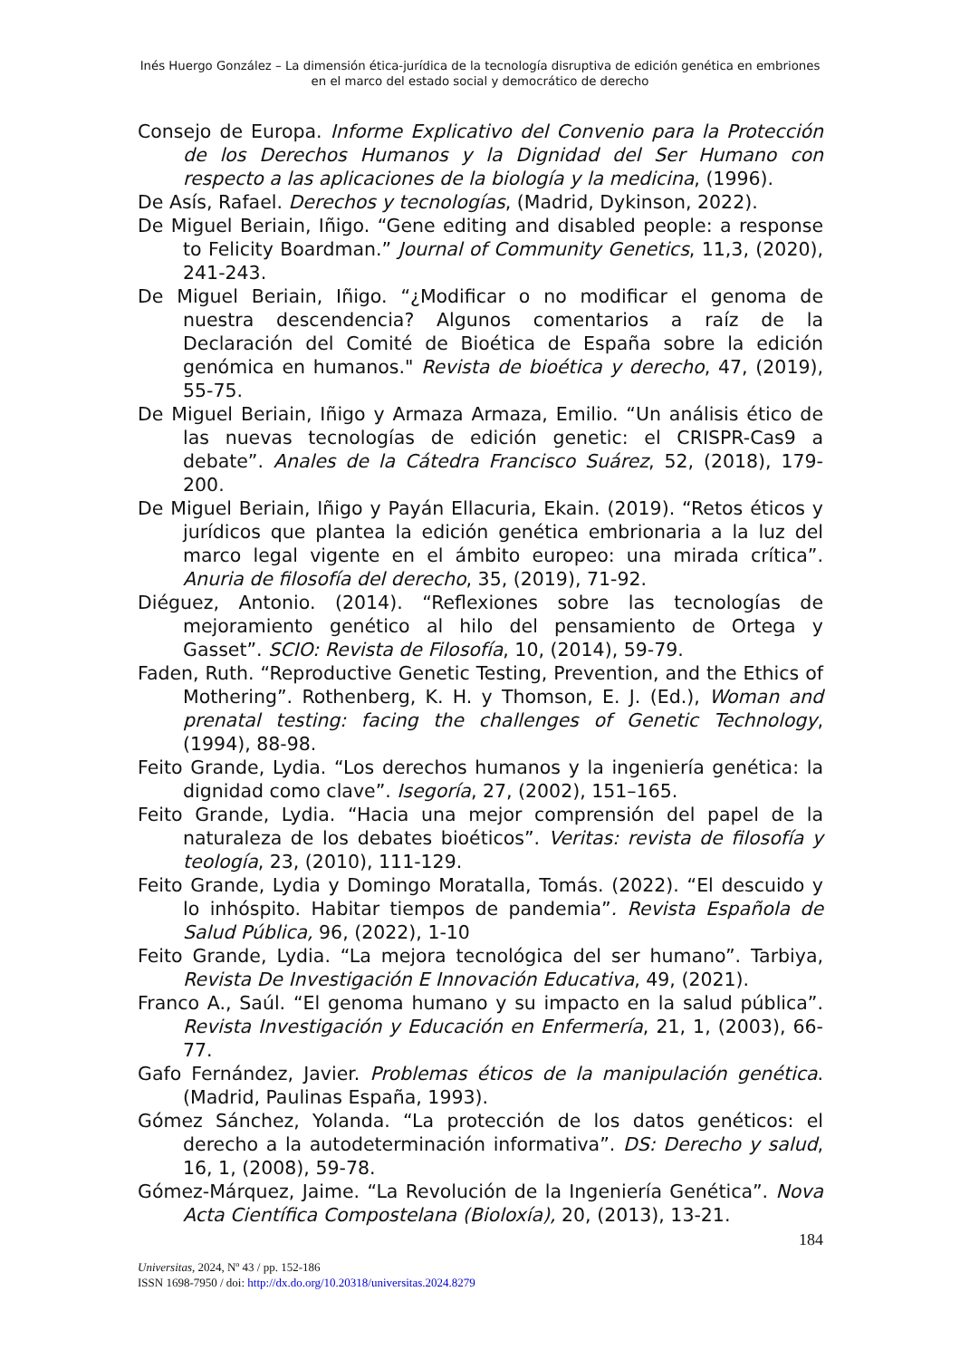Inés Huergo González – La dimensión ética-jurídica de la tecnología disruptiva de edición genética en embriones en el marco del estado social y democrático de derecho
Consejo de Europa. Informe Explicativo del Convenio para la Protección de los Derechos Humanos y la Dignidad del Ser Humano con respecto a las aplicaciones de la biología y la medicina, (1996).
De Asís, Rafael. Derechos y tecnologías, (Madrid, Dykinson, 2022).
De Miguel Beriain, Iñigo. “Gene editing and disabled people: a response to Felicity Boardman.” Journal of Community Genetics, 11,3, (2020), 241-243.
De Miguel Beriain, Iñigo. “¿Modificar o no modificar el genoma de nuestra descendencia? Algunos comentarios a raíz de la Declaración del Comité de Bioética de España sobre la edición genómica en humanos." Revista de bioética y derecho, 47, (2019), 55-75.
De Miguel Beriain, Iñigo y Armaza Armaza, Emilio. “Un análisis ético de las nuevas tecnologías de edición genetic: el CRISPR-Cas9 a debate”. Anales de la Cátedra Francisco Suárez, 52, (2018), 179-200.
De Miguel Beriain, Iñigo y Payán Ellacuria, Ekain. (2019). “Retos éticos y jurídicos que plantea la edición genética embrionaria a la luz del marco legal vigente en el ámbito europeo: una mirada crítica”. Anuria de filosofía del derecho, 35, (2019), 71-92.
Diéguez, Antonio. (2014). “Reflexiones sobre las tecnologías de mejoramiento genético al hilo del pensamiento de Ortega y Gasset”. SCIO: Revista de Filosofía, 10, (2014), 59-79.
Faden, Ruth. “Reproductive Genetic Testing, Prevention, and the Ethics of Mothering”. Rothenberg, K. H. y Thomson, E. J. (Ed.), Woman and prenatal testing: facing the challenges of Genetic Technology, (1994), 88-98.
Feito Grande, Lydia. “Los derechos humanos y la ingeniería genética: la dignidad como clave”. Isegoría, 27, (2002), 151–165.
Feito Grande, Lydia. “Hacia una mejor comprensión del papel de la naturaleza de los debates bioéticos”. Veritas: revista de filosofía y teología, 23, (2010), 111-129.
Feito Grande, Lydia y Domingo Moratalla, Tomás. (2022). “El descuido y lo inhóspito. Habitar tiempos de pandemia”. Revista Española de Salud Pública, 96, (2022), 1-10
Feito Grande, Lydia. “La mejora tecnológica del ser humano”. Tarbiya, Revista De Investigación E Innovación Educativa, 49, (2021).
Franco A., Saúl. “El genoma humano y su impacto en la salud pública”. Revista Investigación y Educación en Enfermería, 21, 1, (2003), 66-77.
Gafo Fernández, Javier. Problemas éticos de la manipulación genética. (Madrid, Paulinas España, 1993).
Gómez Sánchez, Yolanda. “La protección de los datos genéticos: el derecho a la autodeterminación informativa”. DS: Derecho y salud, 16, 1, (2008), 59-78.
Gómez-Márquez, Jaime. “La Revolución de la Ingeniería Genética”. Nova Acta Científica Compostelana (Bioloxía), 20, (2013), 13-21.
184
Universitas, 2024, Nº 43 / pp. 152-186
ISSN 1698-7950 / doi: http://dx.do.org/10.20318/universitas.2024.8279